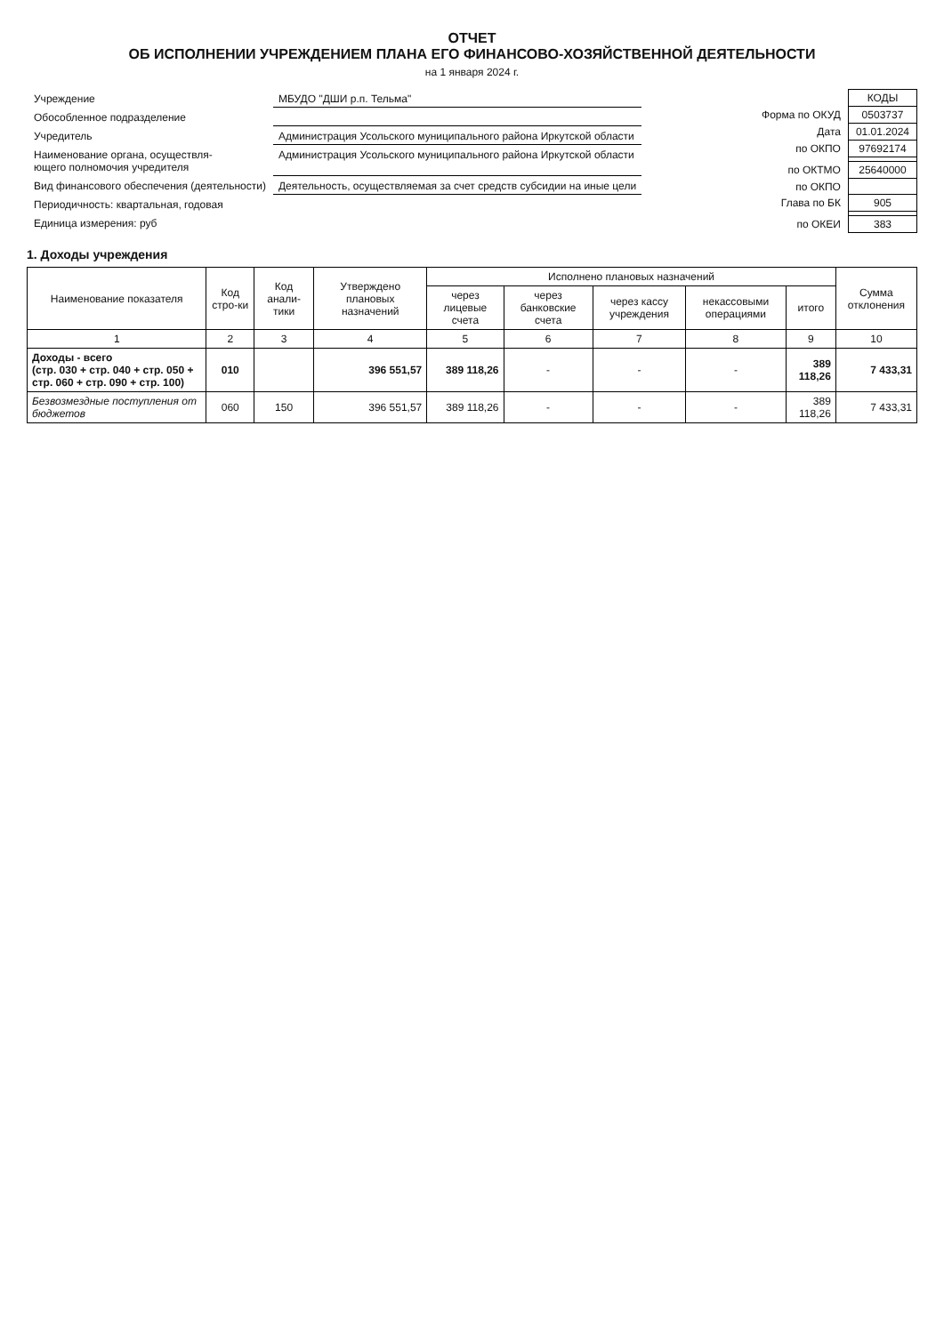ОТЧЕТ
ОБ ИСПОЛНЕНИИ УЧРЕЖДЕНИЕМ ПЛАНА ЕГО ФИНАНСОВО-ХОЗЯЙСТВЕННОЙ ДЕЯТЕЛЬНОСТИ
на 1 января 2024 г.
| Учреждение | МБУДО "ДШИ р.п. Тельма" |
| Обособленное подразделение | |
| Учредитель | Администрация Усольского муниципального района Иркутской области |
| Наименование органа, осуществля- ющего полномочия учредителя | Администрация Усольского муниципального района Иркутской области |
| Вид финансового обеспечения (деятельности) | Деятельность, осуществляемая за счет средств субсидии на иные цели |
| Периодичность: квартальная, годовая | |
| Единица измерения: руб | |
| | КОДЫ |
| Форма по ОКУД | 0503737 |
| Дата | 01.01.2024 |
| по ОКПО | 97692174 |
| по ОКТМО | 25640000 |
| по ОКПО | |
| Глава по БК | 905 |
| по ОКЕИ | 383 |
1. Доходы учреждения
| Наименование показателя | Код стро-ки | Код анали-тики | Утверждено плановых назначений | Исполнено плановых назначений | | | | | Сумма отклонения |
| --- | --- | --- | --- | --- | --- | --- | --- | --- | --- |
| | | | | через лицевые счета | через банковские счета | через кассу учреждения | некассовыми операциями | итого | |
| 1 | 2 | 3 | 4 | 5 | 6 | 7 | 8 | 9 | 10 |
| Доходы - всего (стр. 030 + стр. 040 + стр. 050 + стр. 060 + стр. 090 + стр. 100) | 010 | | 396 551,57 | 389 118,26 | - | - | - | 389 118,26 | 7 433,31 |
| Безвозмездные поступления от бюджетов | 060 | 150 | 396 551,57 | 389 118,26 | - | - | - | 389 118,26 | 7 433,31 |